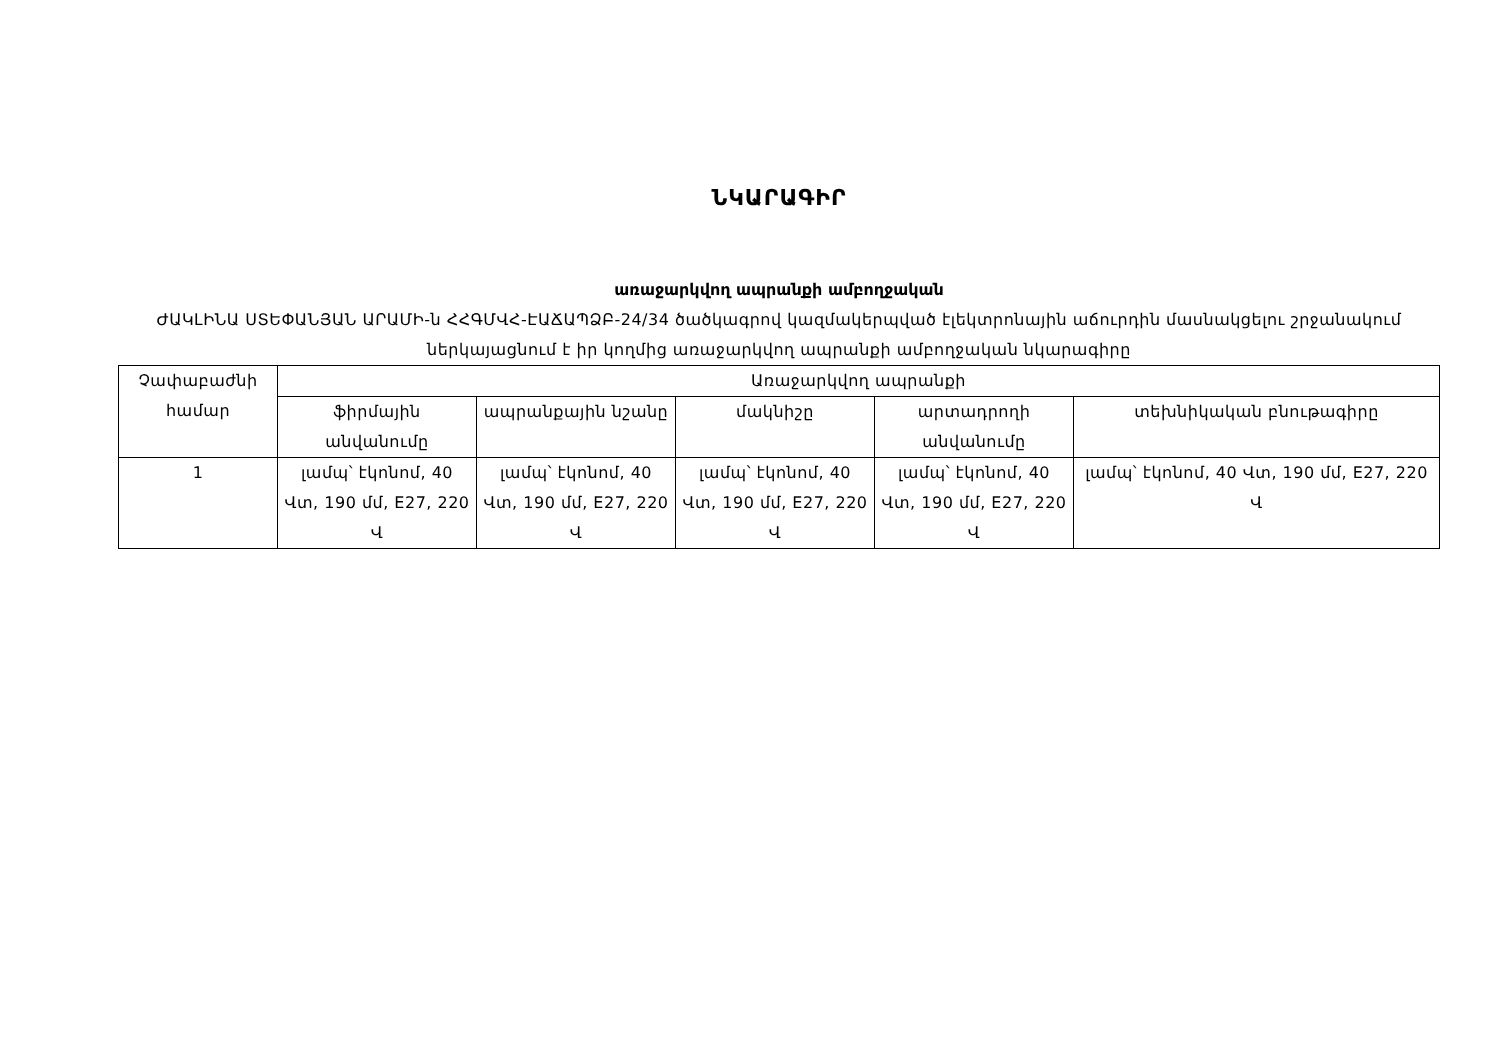ՆԿԱՐԱԳԻՐ
առաջարկվող ապրանքի ամբողջական
ԺԱԿԼԻՆԱ ՍՏԵՓԱՆՅԱՆ ԱՐԱՄԻ-ն ՀՀԳՄՎՀ-ԷԱՃԱՊՁԲ-24/34 ծածկագրով կազմակերպված էլեկտրոնային աճուրդին մասնակցելու շրջանակում ներկայացնում է իր կողմից առաջարկվող ապրանքի ամբողջական նկարագիրը
| Չափաբաժնի համար | Առաջարկվող ապրանքի | | | | |
| --- | --- | --- | --- | --- | --- |
| | ֆիրմային անվանումը | ապրանքային նշանը | մակնիշը | արտադրողի անվանումը | տեխնիկական բնութագիրը |
| 1 | լամպ՝ էկոնոմ, 40 Վտ, 190 մմ, E27, 220 Վ | լամպ՝ էկոնոմ, 40 Վտ, 190 մմ, E27, 220 Վ | լամպ՝ էկոնոմ, 40 Վտ, 190 մմ, E27, 220 Վ | լամպ՝ էկոնոմ, 40 Վտ, 190 մմ, E27, 220 Վ | լամպ՝ էկոնոմ, 40 Վտ, 190 մմ, E27, 220 Վ |